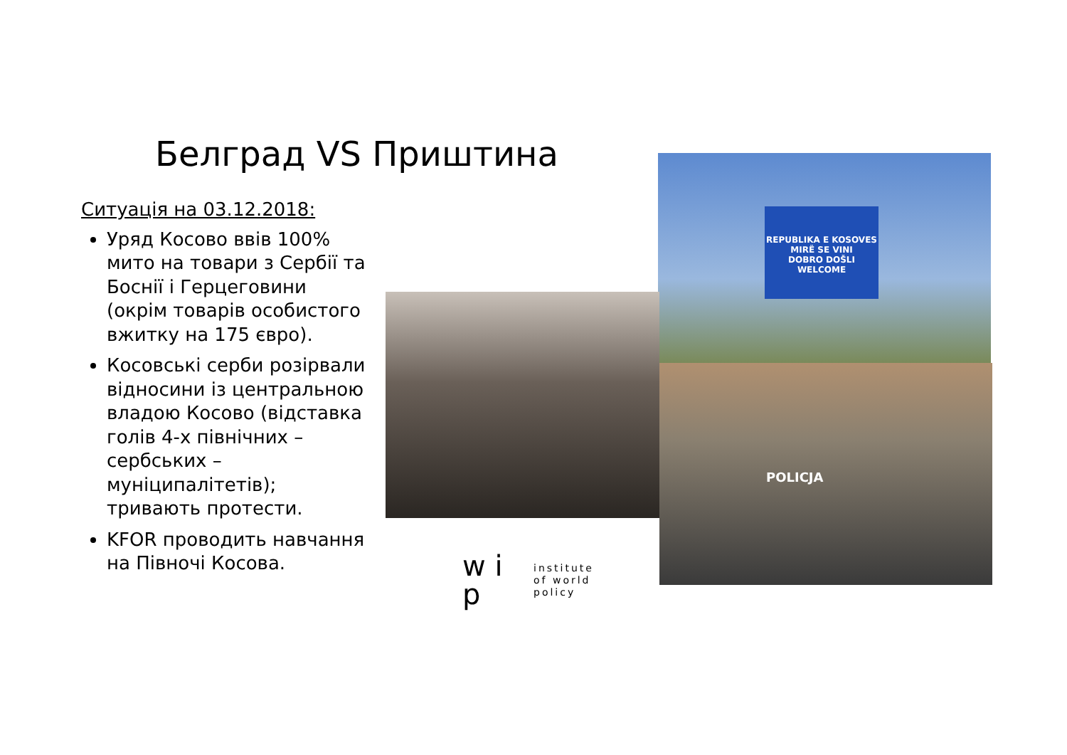Белград VS Приштина
Ситуація на 03.12.2018:
Уряд Косово ввів 100% мито на товари з Сербії та Боснії і Герцеговини (окрім товарів особистого вжитку на 175 євро).
Косовські серби розірвали відносини із центральною владою Косово (відставка голів 4-х північних – сербських – муніципалітетів); тривають протести.
KFOR проводить навчання на Півночі Косова.
REPUBLIKA E KOSOVES
MIRË SE VINI
DOBRO DOŠLI
WELCOME
POLICJA
w i p
institute
of world
policy